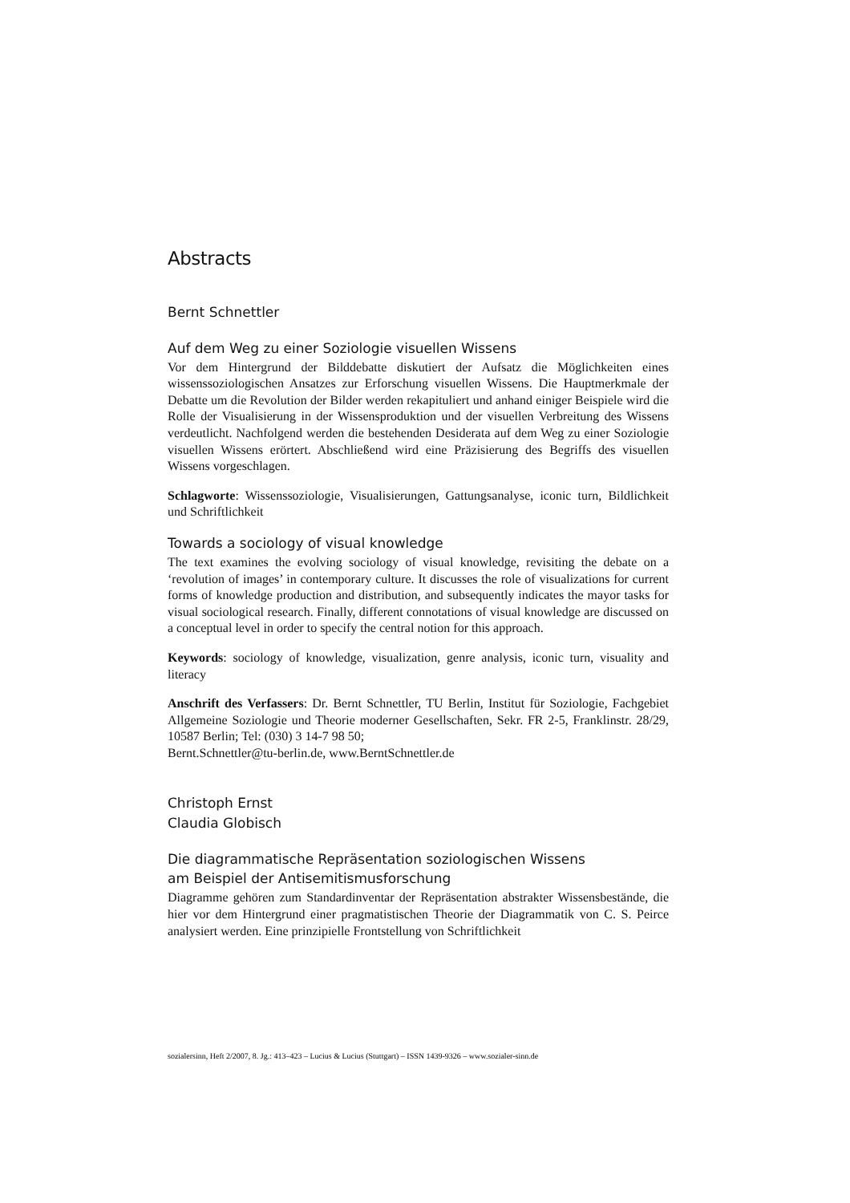Abstracts
Bernt Schnettler
Auf dem Weg zu einer Soziologie visuellen Wissens
Vor dem Hintergrund der Bilddebatte diskutiert der Aufsatz die Möglichkeiten eines wissenssoziologischen Ansatzes zur Erforschung visuellen Wissens. Die Hauptmerkmale der Debatte um die Revolution der Bilder werden rekapituliert und anhand einiger Beispiele wird die Rolle der Visualisierung in der Wissensproduktion und der visuellen Verbreitung des Wissens verdeutlicht. Nachfolgend werden die bestehenden Desiderata auf dem Weg zu einer Soziologie visuellen Wissens erörtert. Abschließend wird eine Präzisierung des Begriffs des visuellen Wissens vorgeschlagen.
Schlagworte: Wissenssoziologie, Visualisierungen, Gattungsanalyse, iconic turn, Bildlichkeit und Schriftlichkeit
Towards a sociology of visual knowledge
The text examines the evolving sociology of visual knowledge, revisiting the debate on a ‘revolution of images’ in contemporary culture. It discusses the role of visualizations for current forms of knowledge production and distribution, and subsequently indicates the mayor tasks for visual sociological research. Finally, different connotations of visual knowledge are discussed on a conceptual level in order to specify the central notion for this approach.
Keywords: sociology of knowledge, visualization, genre analysis, iconic turn, visuality and literacy
Anschrift des Verfassers: Dr. Bernt Schnettler, TU Berlin, Institut für Soziologie, Fachgebiet Allgemeine Soziologie und Theorie moderner Gesellschaften, Sekr. FR 2-5, Franklinstr. 28/29, 10587 Berlin; Tel: (030) 3 14-7 98 50;
Bernt.Schnettler@tu-berlin.de, www.BerntSchnettler.de
Christoph Ernst
Claudia Globisch
Die diagrammatische Repräsentation soziologischen Wissens
am Beispiel der Antisemitismusforschung
Diagramme gehören zum Standardinventar der Repräsentation abstrakter Wissensbestände, die hier vor dem Hintergrund einer pragmatistischen Theorie der Diagrammatik von C. S. Peirce analysiert werden. Eine prinzipielle Frontstellung von Schriftlichkeit
sozialersinn, Heft 2/2007, 8. Jg.: 413–423 – Lucius & Lucius (Stuttgart) – ISSN 1439-9326 – www.sozialer-sinn.de